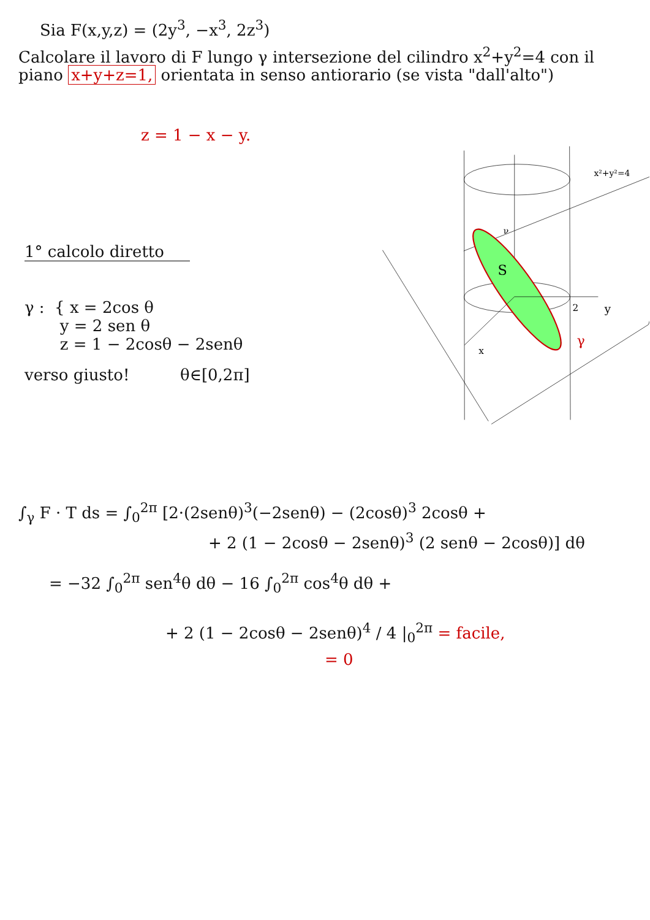Sia F(x,y,z) = (2y<sup>3</sup>, −x<sup>3</sup>, 2z<sup>3</sup>)
Calcolare il lavoro di F lungo γ intersezione del cilindro x<sup>2</sup>+y<sup>2</sup>=4 con il piano x+y+z=1, orientata in senso antiorario (se vista "dall'alto")
z = 1 − x − y.
1° calcolo diretto
γ : { x = 2cos θ
y = 2 sen θ
z = 1 − 2cosθ − 2senθ
verso giusto! θ∈[0,2π]
S
ν
2
y
x
γ
x²+y²=4
∫<sub>γ</sub> F · T ds = ∫<sub>0</sub><sup>2π</sup> [2·(2senθ)<sup>3</sup>(−2senθ) − (2cosθ)<sup>3</sup> 2cosθ +
+ 2 (1 − 2cosθ − 2senθ)<sup>3</sup> (2 senθ − 2cosθ)] dθ
= −32 ∫<sub>0</sub><sup>2π</sup> sen<sup>4</sup>θ dθ − 16 ∫<sub>0</sub><sup>2π</sup> cos<sup>4</sup>θ dθ +
+ 2 (1 − 2cosθ − 2senθ)<sup>4</sup> / 4 |<sub>0</sub><sup>2π</sup> = facile,
= 0